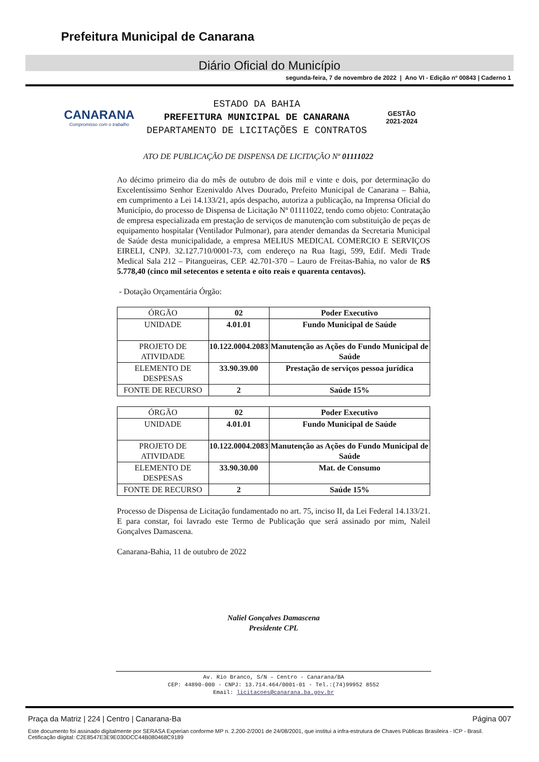Prefeitura Municipal de Canarana
Diário Oficial do Município
segunda-feira, 7 de novembro de 2022 | Ano VI - Edição nº 00843 | Caderno 1
CANARANA
Compromisso com o trabalho
ESTADO DA BAHIA
PREFEITURA MUNICIPAL DE CANARANA
DEPARTAMENTO DE LICITAÇÕES E CONTRATOS
GESTÃO
2021-2024
ATO DE PUBLICAÇÃO DE DISPENSA DE LICITAÇÃO Nº 01111022
Ao décimo primeiro dia do mês de outubro de dois mil e vinte e dois, por determinação do Excelentíssimo Senhor Ezenivaldo Alves Dourado, Prefeito Municipal de Canarana – Bahia, em cumprimento a Lei 14.133/21, após despacho, autoriza a publicação, na Imprensa Oficial do Município, do processo de Dispensa de Licitação Nº 01111022, tendo como objeto: Contratação de empresa especializada em prestação de serviços de manutenção com substituição de peças de equipamento hospitalar (Ventilador Pulmonar), para atender demandas da Secretaria Municipal de Saúde desta municipalidade, a empresa MELIUS MEDICAL COMERCIO E SERVIÇOS EIRELI, CNPJ. 32.127.710/0001-73, com endereço na Rua Itagi, 599, Edif. Medi Trade Medical Sala 212 – Pitangueiras, CEP. 42.701-370 – Lauro de Freitas-Bahia, no valor de R$ 5.778,40 (cinco mil setecentos e setenta e oito reais e quarenta centavos).
- Dotação Orçamentária Órgão:
| ÓRGÃO | 02 | Poder Executivo |
| UNIDADE | 4.01.01 | Fundo Municipal de Saúde |
| PROJETO DE ATIVIDADE | 10.122.0004.2083 | Manutenção as Ações do Fundo Municipal de Saúde |
| ELEMENTO DE DESPESAS | 33.90.39.00 | Prestação de serviços pessoa jurídica |
| FONTE DE RECURSO | 2 | Saúde 15% |
| ÓRGÃO | 02 | Poder Executivo |
| UNIDADE | 4.01.01 | Fundo Municipal de Saúde |
| PROJETO DE ATIVIDADE | 10.122.0004.2083 | Manutenção as Ações do Fundo Municipal de Saúde |
| ELEMENTO DE DESPESAS | 33.90.30.00 | Mat. de Consumo |
| FONTE DE RECURSO | 2 | Saúde 15% |
Processo de Dispensa de Licitação fundamentado no art. 75, inciso II, da Lei Federal 14.133/21. E para constar, foi lavrado este Termo de Publicação que será assinado por mim, Naleil Gonçalves Damascena.
Canarana-Bahia, 11 de outubro de 2022
Naliel Gonçalves Damascena
Presidente CPL
Av. Rio Branco, S/N – Centro - Canarana/BA
CEP: 44890-000 - CNPJ: 13.714.464/0001-01 - Tel.:(74)99952 8552
Email: licitacoes@canarana.ba.gov.br
Praça da Matriz | 224 | Centro | Canarana-Ba Página 007
Este documento foi assinado digitalmente por SERASA Experian conforme MP n. 2.200-2/2001 de 24/08/2001, que institui a infra-estrutura de Chaves Públicas Brasileira - ICP - Brasil. Cetificação diigital: C2E8547E3E9E030DCC44B080468C9189